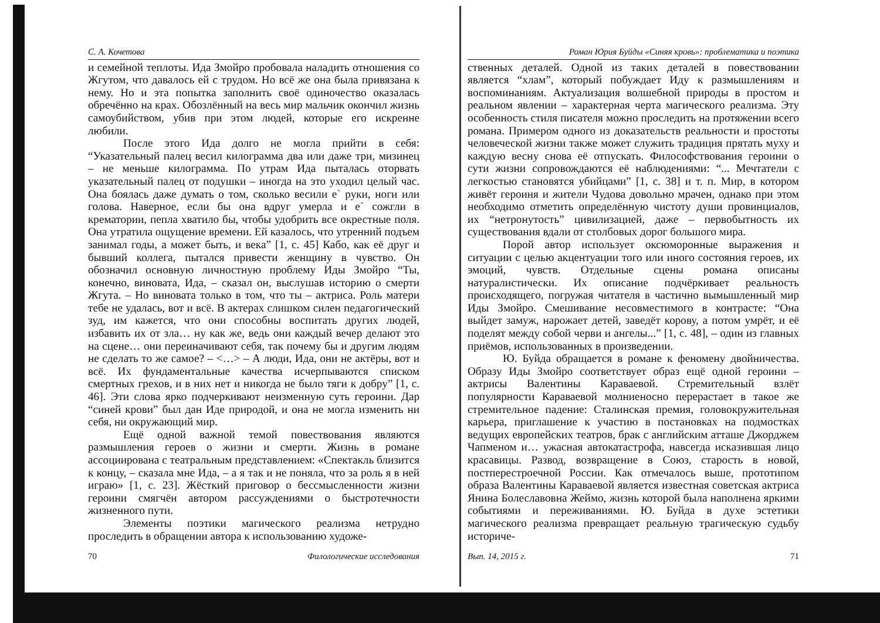С. А. Кочетова
и семейной теплоты. Ида Змойро пробовала наладить отношения со Жгутом, что давалось ей с трудом. Но всё же она была привязана к нему. Но и эта попытка заполнить своё одиночество оказалась обречённо на крах. Обозлённый на весь мир мальчик окончил жизнь самоубийством, убив при этом людей, которые его искренне любили.
После этого Ида долго не могла прийти в себя: “Указательный палец весил килограмма два или даже три, мизинец – не меньше килограмма. По утрам Ида пыталась оторвать указательный палец от подушки – иногда на это уходил целый час. Она боялась даже думать о том, сколько весили е` руки, ноги или голова. Наверное, если бы она вдруг умерла и е` сожгли в крематории, пепла хватило бы, чтобы удобрить все окрестные поля. Она утратила ощущение времени. Ей казалось, что утренний подъем занимал годы, а может быть, и века” [1, с. 45] Кабо, как её друг и бывший коллега, пытался привести женщину в чувство. Он обозначил основную личностную проблему Иды Змойро “Ты, конечно, виновата, Ида, – сказал он, выслушав историю о смерти Жгута. – Но виновата только в том, что ты – актриса. Роль матери тебе не удалась, вот и всё. В актерах слишком силен педагогический зуд, им кажется, что они способны воспитать других людей, избавить их от зла… ну как же, ведь они каждый вечер делают это на сцене… они переиначивают себя, так почему бы и другим людям не сделать то же самое? – <…> – А люди, Ида, они не актёры, вот и всё. Их фундаментальные качества исчерпываются списком смертных грехов, и в них нет и никогда не было тяги к добру” [1, с. 46]. Эти слова ярко подчеркивают неизменную суть героини. Дар “синей крови” был дан Иде природой, и она не могла изменить ни себя, ни окружающий мир.
Ещё одной важной темой повествования являются размышления героев о жизни и смерти. Жизнь в романе ассоциирована с театральным представлением: «Спектакль близится к концу, – сказала мне Ида, – а я так и не поняла, что за роль я в ней играю» [1, с. 23]. Жёсткий приговор о бессмысленности жизни героини смягчён автором рассуждениями о быстротечности жизненного пути.
Элементы поэтики магического реализма нетрудно проследить в обращении автора к использованию художе-
70 Филологические исследования
Роман Юрия Буйды «Синяя кровь»: проблематика и поэтика
ственных деталей. Одной из таких деталей в повествовании является “хлам”, который побуждает Иду к размышлениям и воспоминаниям. Актуализация волшебной природы в простом и реальном явлении – характерная черта магического реализма. Эту особенность стиля писателя можно проследить на протяжении всего романа. Примером одного из доказательств реальности и простоты человеческой жизни также может служить традиция прятать муху и каждую весну снова её отпускать. Философствования героини о сути жизни сопровождаются её наблюдениями: “... Мечтатели с легкостью становятся убийцами” [1, с. 38] и т. п. Мир, в котором живёт героиня и жители Чудова довольно мрачен, однако при этом необходимо отметить определённую чистоту души провинциалов, их “нетронутость” цивилизацией, даже – первобытность их существования вдали от столбовых дорог большого мира.
Порой автор использует оксюморонные выражения и ситуации с целью акцентуации того или иного состояния героев, их эмоций, чувств. Отдельные сцены романа описаны натуралистически. Их описание подчёркивает реальность происходящего, погружая читателя в частично вымышленный мир Иды Змойро. Смешивание несовместимого в контрасте: “Она выйдет замуж, нарожает детей, заведёт корову, а потом умрёт, и её поделят между собой черви и ангелы...” [1, с. 48], – один из главных приёмов, использованных в произведении.
Ю. Буйда обращается в романе к феномену двойничества. Образу Иды Змойро соответствует образ ещё одной героини – актрисы Валентины Караваевой. Стремительный взлёт популярности Караваевой молниеносно перерастает в такое же стремительное падение: Сталинская премия, головокружительная карьера, приглашение к участию в постановках на подмостках ведущих европейских театров, брак с английским атташе Джорджем Чапменом и… ужасная автокатастрофа, навсегда исказившая лицо красавицы. Развод, возвращение в Союз, старость в новой, постперестроечной России. Как отмечалось выше, прототипом образа Валентины Караваевой является известная советская актриса Янина Болеславовна Жеймо, жизнь которой была наполнена яркими событиями и переживаниями. Ю. Буйда в духе эстетики магического реализма превращает реальную трагическую судьбу историче-
Вып. 14, 2015 г. 71